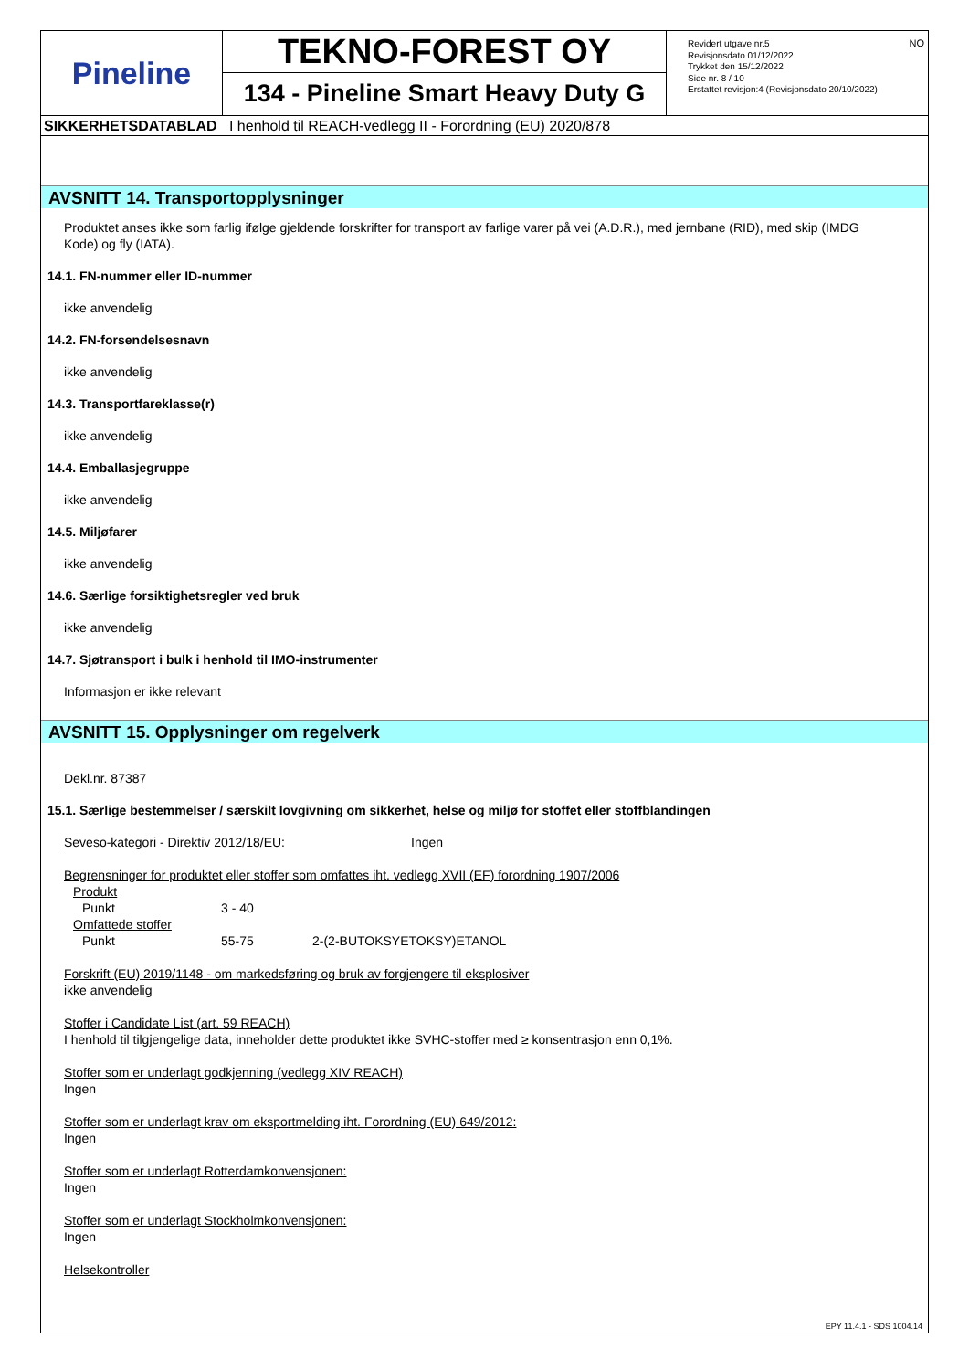Pineline
TEKNO-FOREST OY
134 - Pineline Smart Heavy Duty G
NO
Revidert utgave nr.5
Revisjonsdato 01/12/2022
Trykket den 15/12/2022
Side nr. 8 / 10
Erstattet revisjon:4 (Revisjonsdato 20/10/2022)
SIKKERHETSDATABLAD I henhold til REACH-vedlegg II - Forordning (EU) 2020/878
AVSNITT 14. Transportopplysninger
Produktet anses ikke som farlig ifølge gjeldende forskrifter for transport av farlige varer på vei (A.D.R.), med jernbane (RID), med skip (IMDG Kode) og fly (IATA).
14.1. FN-nummer eller ID-nummer
ikke anvendelig
14.2. FN-forsendelsesnavn
ikke anvendelig
14.3. Transportfareklasse(r)
ikke anvendelig
14.4. Emballasjegruppe
ikke anvendelig
14.5. Miljøfarer
ikke anvendelig
14.6. Særlige forsiktighetsregler ved bruk
ikke anvendelig
14.7. Sjøtransport i bulk i henhold til IMO-instrumenter
Informasjon er ikke relevant
AVSNITT 15. Opplysninger om regelverk
Dekl.nr. 87387
15.1. Særlige bestemmelser / særskilt lovgivning om sikkerhet, helse og miljø for stoffet eller stoffblandingen
Seveso-kategori - Direktiv 2012/18/EU: Ingen
Begrensninger for produktet eller stoffer som omfattes iht. vedlegg XVII (EF) forordning 1907/2006
Produkt
Punkt 3 - 40
Omfattede stoffer
Punkt 55-75 2-(2-BUTOKSYETOKSY)ETANOL
Forskrift (EU) 2019/1148 - om markedsføring og bruk av forgjengere til eksplosiver
ikke anvendelig
Stoffer i Candidate List (art. 59 REACH)
I henhold til tilgjengelige data, inneholder dette produktet ikke SVHC-stoffer med ≥ konsentrasjon enn 0,1%.
Stoffer som er underlagt godkjenning (vedlegg XIV REACH)
Ingen
Stoffer som er underlagt krav om eksportmelding iht. Forordning (EU) 649/2012:
Ingen
Stoffer som er underlagt Rotterdamkonvensjonen:
Ingen
Stoffer som er underlagt Stockholmkonvensjonen:
Ingen
Helsekontroller
EPY 11.4.1 - SDS 1004.14